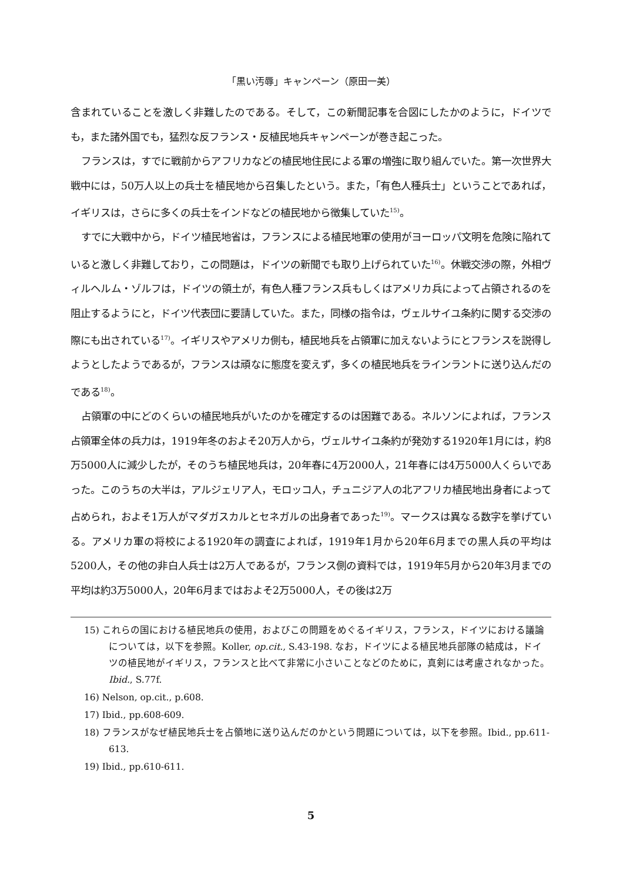「黒い汚辱」キャンペーン（原田一美）
含まれていることを激しく非難したのである。そして，この新聞記事を合図にしたかのように，ドイツでも，また諸外国でも，猛烈な反フランス・反植民地兵キャンペーンが巻き起こった。
フランスは，すでに戦前からアフリカなどの植民地住民による軍の増強に取り組んでいた。第一次世界大戦中には，50万人以上の兵士を植民地から召集したという。また，「有色人種兵士」ということであれば，イギリスは，さらに多くの兵士をインドなどの植民地から徴集していた<sup>15)</sup>。
すでに大戦中から，ドイツ植民地省は，フランスによる植民地軍の使用がヨーロッパ文明を危険に陥れていると激しく非難しており，この問題は，ドイツの新聞でも取り上げられていた<sup>16)</sup>。休戦交渉の際，外相ヴィルヘルム・ゾルフは，ドイツの領土が，有色人種フランス兵もしくはアメリカ兵によって占領されるのを阻止するようにと，ドイツ代表団に要請していた。また，同様の指令は，ヴェルサイユ条約に関する交渉の際にも出されている<sup>17)</sup>。イギリスやアメリカ側も，植民地兵を占領軍に加えないようにとフランスを説得しようとしたようであるが，フランスは頑なに態度を変えず，多くの植民地兵をラインラントに送り込んだのである<sup>18)</sup>。
占領軍の中にどのくらいの植民地兵がいたのかを確定するのは困難である。ネルソンによれば，フランス占領軍全体の兵力は，1919年冬のおよそ20万人から，ヴェルサイユ条約が発効する1920年1月には，約8万5000人に減少したが，そのうち植民地兵は，20年春に4万2000人，21年春には4万5000人くらいであった。このうちの大半は，アルジェリア人，モロッコ人，チュニジア人の北アフリカ植民地出身者によって占められ，およそ1万人がマダガスカルとセネガルの出身者であった<sup>19)</sup>。マークスは異なる数字を挙げている。アメリカ軍の将校による1920年の調査によれば，1919年1月から20年6月までの黒人兵の平均は5200人，その他の非白人兵士は2万人であるが，フランス側の資料では，1919年5月から20年3月までの平均は約3万5000人，20年6月まではおよそ2万5000人，その後は2万
15) これらの国における植民地兵の使用，およびこの問題をめぐるイギリス，フランス，ドイツにおける議論については，以下を参照。Koller, op.cit., S.43-198. なお，ドイツによる植民地兵部隊の結成は，ドイツの植民地がイギリス，フランスと比べて非常に小さいことなどのために，真剣には考慮されなかった。Ibid., S.77f.
16) Nelson, op.cit., p.608.
17) Ibid., pp.608-609.
18) フランスがなぜ植民地兵士を占領地に送り込んだのかという問題については，以下を参照。Ibid., pp.611-613.
19) Ibid., pp.610-611.
5